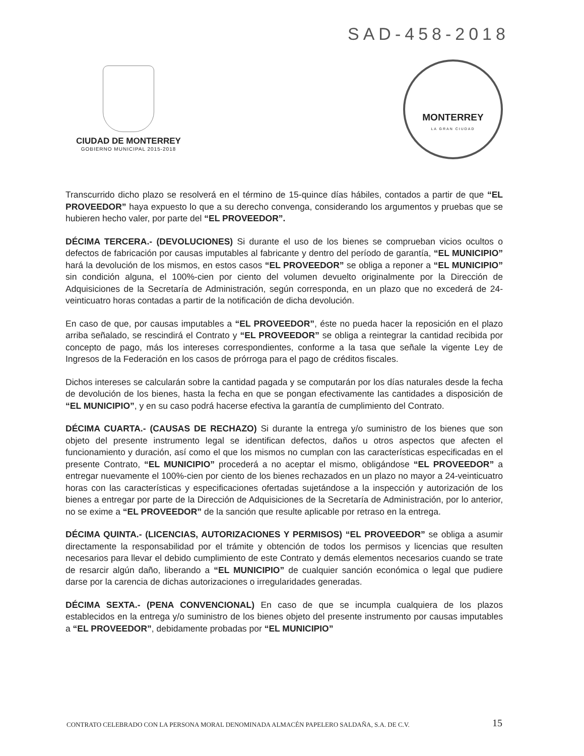SAD-458-2018
CIUDAD DE MONTERREY
GOBIERNO MUNICIPAL 2015-2018
MONTERREY
LA GRAN CIUDAD
Transcurrido dicho plazo se resolverá en el término de 15-quince días hábiles, contados a partir de que “EL PROVEEDOR” haya expuesto lo que a su derecho convenga, considerando los argumentos y pruebas que se hubieren hecho valer, por parte del “EL PROVEEDOR”.
DÉCIMA TERCERA.- (DEVOLUCIONES) Si durante el uso de los bienes se comprueban vicios ocultos o defectos de fabricación por causas imputables al fabricante y dentro del período de garantía, “EL MUNICIPIO” hará la devolución de los mismos, en estos casos “EL PROVEEDOR” se obliga a reponer a “EL MUNICIPIO” sin condición alguna, el 100%-cien por ciento del volumen devuelto originalmente por la Dirección de Adquisiciones de la Secretaría de Administración, según corresponda, en un plazo que no excederá de 24-veinticuatro horas contadas a partir de la notificación de dicha devolución.
En caso de que, por causas imputables a “EL PROVEEDOR”, éste no pueda hacer la reposición en el plazo arriba señalado, se rescindirá el Contrato y “EL PROVEEDOR” se obliga a reintegrar la cantidad recibida por concepto de pago, más los intereses correspondientes, conforme a la tasa que señale la vigente Ley de Ingresos de la Federación en los casos de prórroga para el pago de créditos fiscales.
Dichos intereses se calcularán sobre la cantidad pagada y se computarán por los días naturales desde la fecha de devolución de los bienes, hasta la fecha en que se pongan efectivamente las cantidades a disposición de “EL MUNICIPIO”, y en su caso podrá hacerse efectiva la garantía de cumplimiento del Contrato.
DÉCIMA CUARTA.- (CAUSAS DE RECHAZO) Si durante la entrega y/o suministro de los bienes que son objeto del presente instrumento legal se identifican defectos, daños u otros aspectos que afecten el funcionamiento y duración, así como el que los mismos no cumplan con las características especificadas en el presente Contrato, “EL MUNICIPIO” procederá a no aceptar el mismo, obligándose “EL PROVEEDOR” a entregar nuevamente el 100%-cien por ciento de los bienes rechazados en un plazo no mayor a 24-veinticuatro horas con las características y especificaciones ofertadas sujetándose a la inspección y autorización de los bienes a entregar por parte de la Dirección de Adquisiciones de la Secretaría de Administración, por lo anterior, no se exime a “EL PROVEEDOR” de la sanción que resulte aplicable por retraso en la entrega.
DÉCIMA QUINTA.- (LICENCIAS, AUTORIZACIONES Y PERMISOS) “EL PROVEEDOR” se obliga a asumir directamente la responsabilidad por el trámite y obtención de todos los permisos y licencias que resulten necesarios para llevar el debido cumplimiento de este Contrato y demás elementos necesarios cuando se trate de resarcir algún daño, liberando a “EL MUNICIPIO” de cualquier sanción económica o legal que pudiere darse por la carencia de dichas autorizaciones o irregularidades generadas.
DÉCIMA SEXTA.- (PENA CONVENCIONAL) En caso de que se incumpla cualquiera de los plazos establecidos en la entrega y/o suministro de los bienes objeto del presente instrumento por causas imputables a “EL PROVEEDOR”, debidamente probadas por “EL MUNICIPIO”
CONTRATO CELEBRADO CON LA PERSONA MORAL DENOMINADA ALMACÉN PAPELERO SALDAÑA, S.A. DE C.V.
15